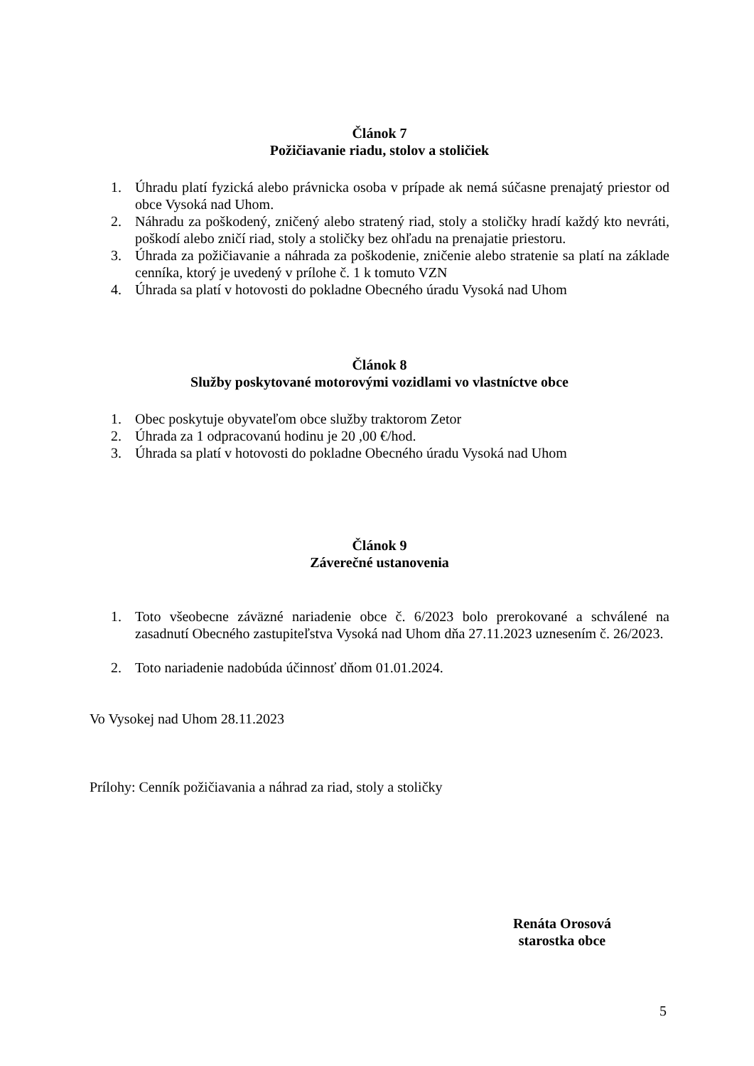Článok 7
Požičiavanie riadu, stolov a stoličiek
1. Úhradu platí fyzická alebo právnicka osoba v prípade ak nemá súčasne prenajatý priestor od obce Vysoká nad Uhom.
2. Náhradu za poškodený, zničený alebo stratený riad, stoly a stoličky hradí každý kto nevráti, poškodí alebo zničí riad, stoly a stoličky bez ohľadu na prenajatie priestoru.
3. Úhrada za požičiavanie a náhrada za poškodenie, zničenie alebo stratenie sa platí na základe cenníka, ktorý je uvedený v prílohe č. 1 k tomuto VZN
4. Úhrada sa platí v hotovosti do pokladne Obecného úradu Vysoká nad Uhom
Článok 8
Služby poskytované motorovými vozidlami vo vlastníctve obce
1. Obec poskytuje obyvateľom obce služby traktorom Zetor
2. Úhrada za 1 odpracovanú hodinu je 20 ,00 €/hod.
3. Úhrada sa platí v hotovosti do pokladne Obecného úradu Vysoká nad Uhom
Článok 9
Záverečné ustanovenia
1. Toto všeobecne záväzné nariadenie obce č. 6/2023 bolo prerokované a schválené na zasadnutí Obecného zastupiteľstva Vysoká nad Uhom dňa 27.11.2023 uznesením č. 26/2023.
2. Toto nariadenie nadobúda účinnosť dňom 01.01.2024.
Vo Vysokej nad Uhom 28.11.2023
Prílohy: Cenník požičiavania a náhrad za riad, stoly a stoličky
Renáta Orosová
starostka obce
5